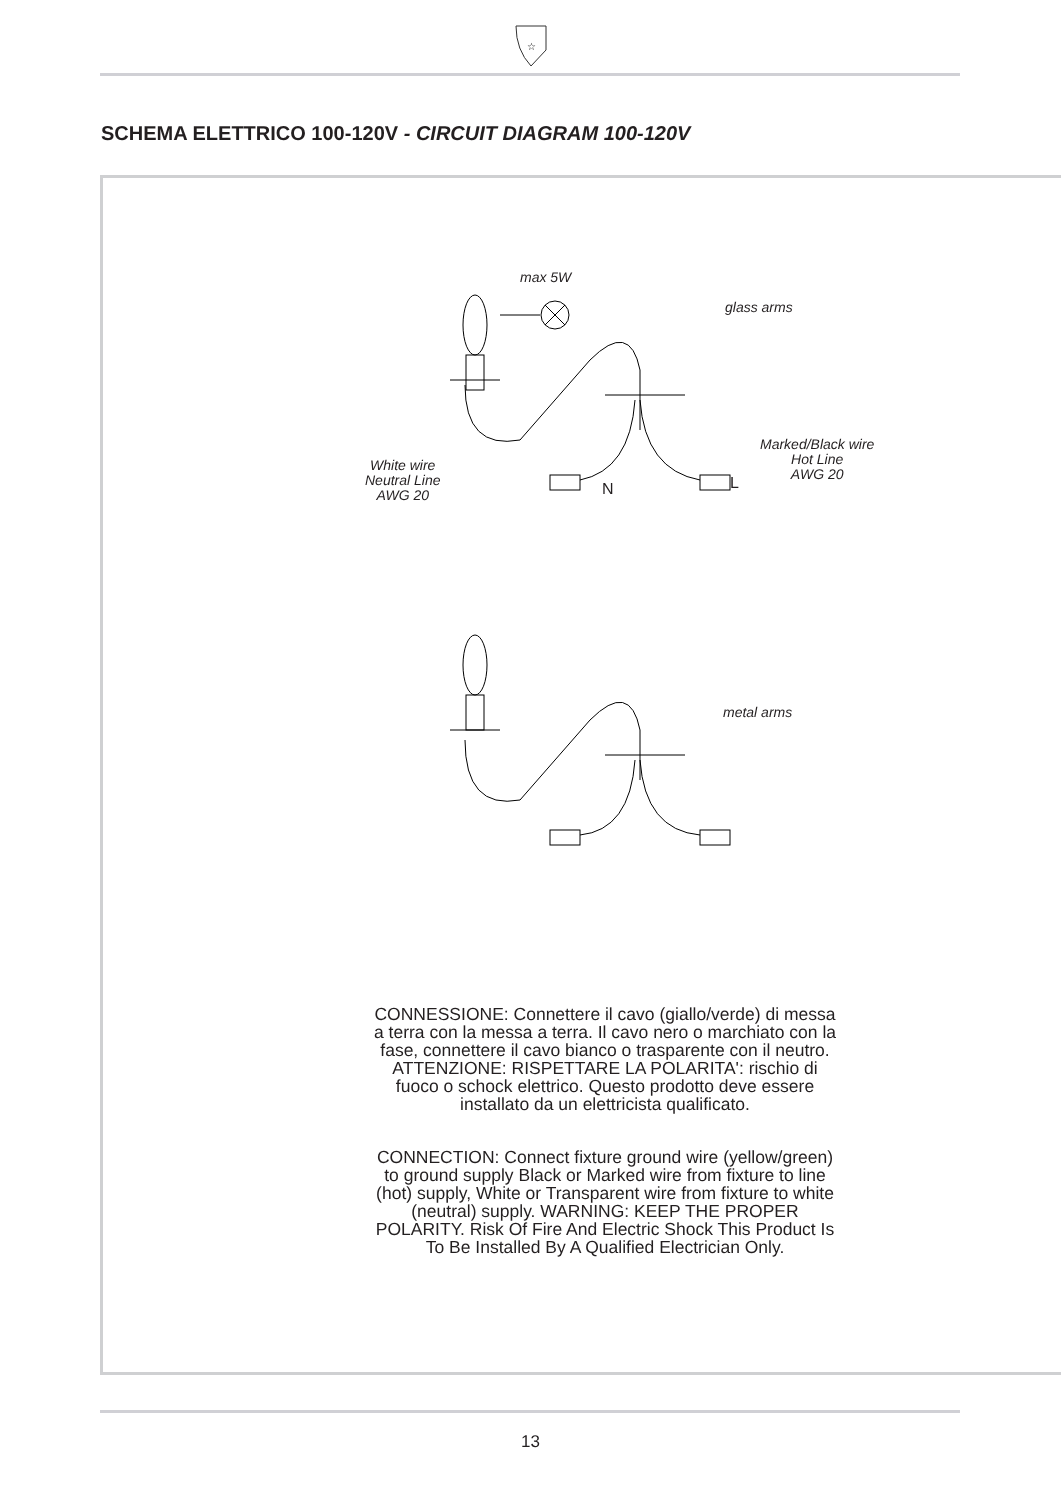☆
SCHEMA ELETTRICO 100-120V - CIRCUIT DIAGRAM 100-120V
max 5W
glass arms
Marked/Black wire
Hot Line
AWG 20
White wire
Neutral Line
AWG 20
N L
metal arms
CONNESSIONE: Connettere il cavo (giallo/verde) di messa a terra con la messa a terra. Il cavo nero o marchiato con la fase, connettere il cavo bianco o trasparente con il neutro. ATTENZIONE: RISPETTARE LA POLARITA': rischio di fuoco o schock elettrico. Questo prodotto deve essere installato da un elettricista qualificato.
CONNECTION: Connect fixture ground wire (yellow/green) to ground supply Black or Marked wire from fixture to line (hot) supply, White or Transparent wire from fixture to white (neutral) supply. WARNING: KEEP THE PROPER POLARITY. Risk Of Fire And Electric Shock This Product Is To Be Installed By A Qualified Electrician Only.
13